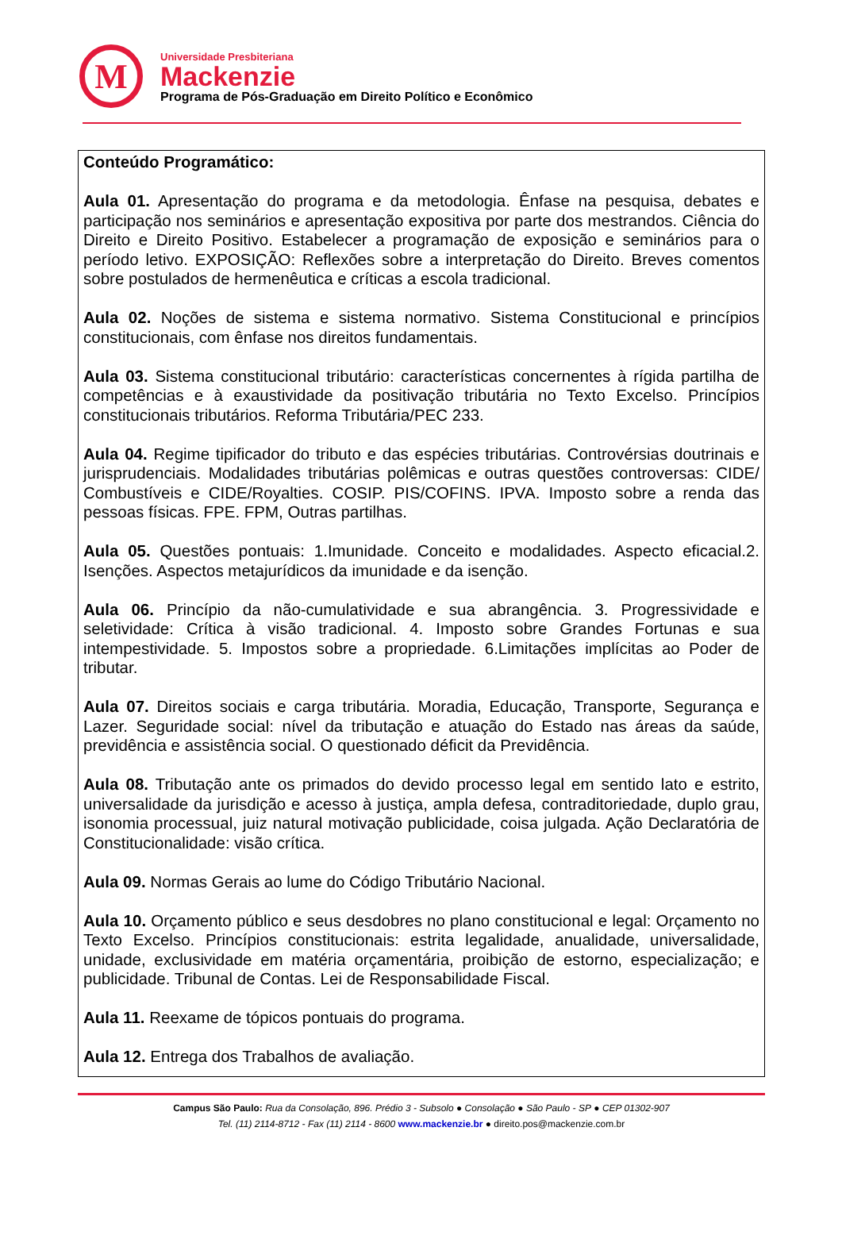M
Universidade Presbiteriana
Mackenzie
Programa de Pós-Graduação em Direito Político e Econômico
Conteúdo Programático:
Aula 01. Apresentação do programa e da metodologia. Ênfase na pesquisa, debates e participação nos seminários e apresentação expositiva por parte dos mestrandos. Ciência do Direito e Direito Positivo. Estabelecer a programação de exposição e seminários para o período letivo. EXPOSIÇÃO: Reflexões sobre a interpretação do Direito. Breves comentos sobre postulados de hermenêutica e críticas a escola tradicional.
Aula 02. Noções de sistema e sistema normativo. Sistema Constitucional e princípios constitucionais, com ênfase nos direitos fundamentais.
Aula 03. Sistema constitucional tributário: características concernentes à rígida partilha de competências e à exaustividade da positivação tributária no Texto Excelso. Princípios constitucionais tributários. Reforma Tributária/PEC 233.
Aula 04. Regime tipificador do tributo e das espécies tributárias. Controvérsias doutrinais e jurisprudenciais. Modalidades tributárias polêmicas e outras questões controversas: CIDE/ Combustíveis e CIDE/Royalties. COSIP. PIS/COFINS. IPVA. Imposto sobre a renda das pessoas físicas. FPE. FPM, Outras partilhas.
Aula 05. Questões pontuais: 1.Imunidade. Conceito e modalidades. Aspecto eficacial.2. Isenções. Aspectos metajurídicos da imunidade e da isenção.
Aula 06. Princípio da não-cumulatividade e sua abrangência. 3. Progressividade e seletividade: Crítica à visão tradicional. 4. Imposto sobre Grandes Fortunas e sua intempestividade. 5. Impostos sobre a propriedade. 6.Limitações implícitas ao Poder de tributar.
Aula 07. Direitos sociais e carga tributária. Moradia, Educação, Transporte, Segurança e Lazer. Seguridade social: nível da tributação e atuação do Estado nas áreas da saúde, previdência e assistência social. O questionado déficit da Previdência.
Aula 08. Tributação ante os primados do devido processo legal em sentido lato e estrito, universalidade da jurisdição e acesso à justiça, ampla defesa, contraditoriedade, duplo grau, isonomia processual, juiz natural motivação publicidade, coisa julgada. Ação Declaratória de Constitucionalidade: visão crítica.
Aula 09. Normas Gerais ao lume do Código Tributário Nacional.
Aula 10. Orçamento público e seus desdobres no plano constitucional e legal: Orçamento no Texto Excelso. Princípios constitucionais: estrita legalidade, anualidade, universalidade, unidade, exclusividade em matéria orçamentária, proibição de estorno, especialização; e publicidade. Tribunal de Contas. Lei de Responsabilidade Fiscal.
Aula 11. Reexame de tópicos pontuais do programa.
Aula 12. Entrega dos Trabalhos de avaliação.
Campus São Paulo: Rua da Consolação, 896. Prédio 3 - Subsolo ● Consolação ● São Paulo - SP ● CEP 01302-907
Tel. (11) 2114-8712 - Fax (11) 2114 - 8600 www.mackenzie.br ● direito.pos@mackenzie.com.br